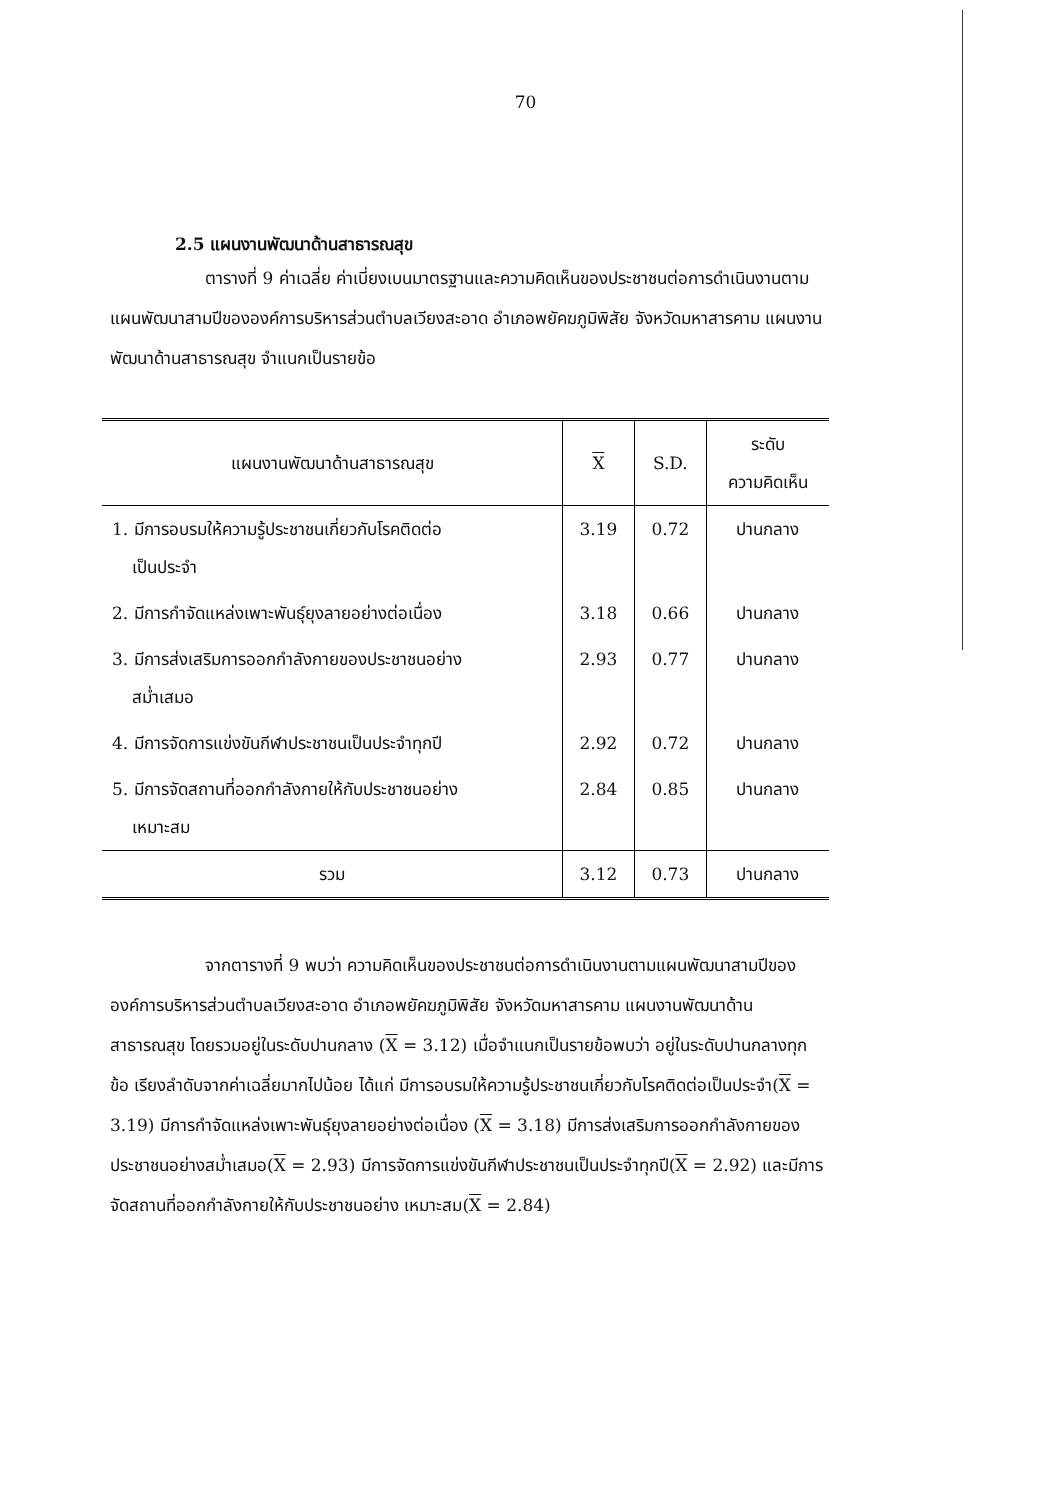70
2.5 แผนงานพัฒนาด้านสาธารณสุข
ตารางที่ 9 ค่าเฉลี่ย ค่าเบี่ยงเบนมาตรฐานและความคิดเห็นของประชาชนต่อการดำเนินงานตามแผนพัฒนาสามปีขององค์การบริหารส่วนตำบลเวียงสะอาด อำเภอพยัคฆภูมิพิสัย จังหวัดมหาสารคาม แผนงานพัฒนาด้านสาธารณสุข จำแนกเป็นรายข้อ
| แผนงานพัฒนาด้านสาธารณสุข | X | S.D. | ระดับ ความคิดเห็น |
| --- | --- | --- | --- |
| 1. มีการอบรมให้ความรู้ประชาชนเกี่ยวกับโรคติดต่อ เป็นประจำ | 3.19 | 0.72 | ปานกลาง |
| 2. มีการกำจัดแหล่งเพาะพันธุ์ยุงลายอย่างต่อเนื่อง | 3.18 | 0.66 | ปานกลาง |
| 3. มีการส่งเสริมการออกกำลังกายของประชาชนอย่าง สม่ำเสมอ | 2.93 | 0.77 | ปานกลาง |
| 4. มีการจัดการแข่งขันกีฬาประชาชนเป็นประจำทุกปี | 2.92 | 0.72 | ปานกลาง |
| 5. มีการจัดสถานที่ออกกำลังกายให้กับประชาชนอย่าง เหมาะสม | 2.84 | 0.85 | ปานกลาง |
| รวม | 3.12 | 0.73 | ปานกลาง |
จากตารางที่ 9 พบว่า ความคิดเห็นของประชาชนต่อการดำเนินงานตามแผนพัฒนาสามปีขององค์การบริหารส่วนตำบลเวียงสะอาด อำเภอพยัคฆภูมิพิสัย จังหวัดมหาสารคาม แผนงานพัฒนาด้านสาธารณสุข โดยรวมอยู่ในระดับปานกลาง (X = 3.12) เมื่อจำแนกเป็นรายข้อพบว่า อยู่ในระดับปานกลางทุกข้อ เรียงลำดับจากค่าเฉลี่ยมากไปน้อย ได้แก่ มีการอบรมให้ความรู้ประชาชนเกี่ยวกับโรคติดต่อเป็นประจำ(X = 3.19) มีการกำจัดแหล่งเพาะพันธุ์ยุงลายอย่างต่อเนื่อง (X = 3.18) มีการส่งเสริมการออกกำลังกายของประชาชนอย่างสม่ำเสมอ(X = 2.93) มีการจัดการแข่งขันกีฬาประชาชนเป็นประจำทุกปี(X = 2.92) และมีการจัดสถานที่ออกกำลังกายให้กับประชาชนอย่าง เหมาะสม(X = 2.84)